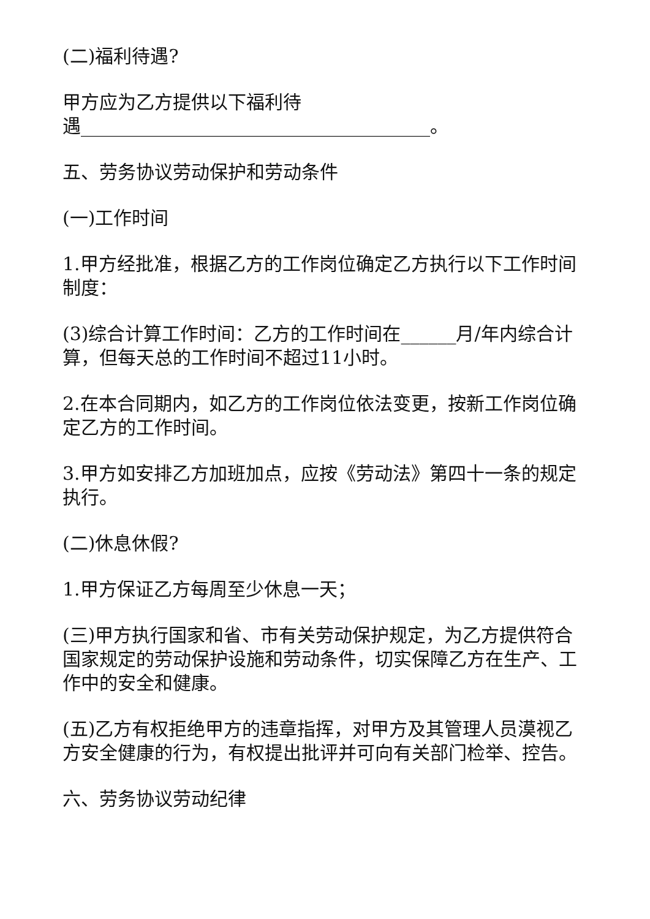(二)福利待遇?
甲方应为乙方提供以下福利待
遇______________________________________。
五、劳务协议劳动保护和劳动条件
(一)工作时间
1.甲方经批准，根据乙方的工作岗位确定乙方执行以下工作时间制度：
(3)综合计算工作时间：乙方的工作时间在______月/年内综合计算，但每天总的工作时间不超过11小时。
2.在本合同期内，如乙方的工作岗位依法变更，按新工作岗位确定乙方的工作时间。
3.甲方如安排乙方加班加点，应按《劳动法》第四十一条的规定执行。
(二)休息休假?
1.甲方保证乙方每周至少休息一天；
(三)甲方执行国家和省、市有关劳动保护规定，为乙方提供符合国家规定的劳动保护设施和劳动条件，切实保障乙方在生产、工作中的安全和健康。
(五)乙方有权拒绝甲方的违章指挥，对甲方及其管理人员漠视乙方安全健康的行为，有权提出批评并可向有关部门检举、控告。
六、劳务协议劳动纪律